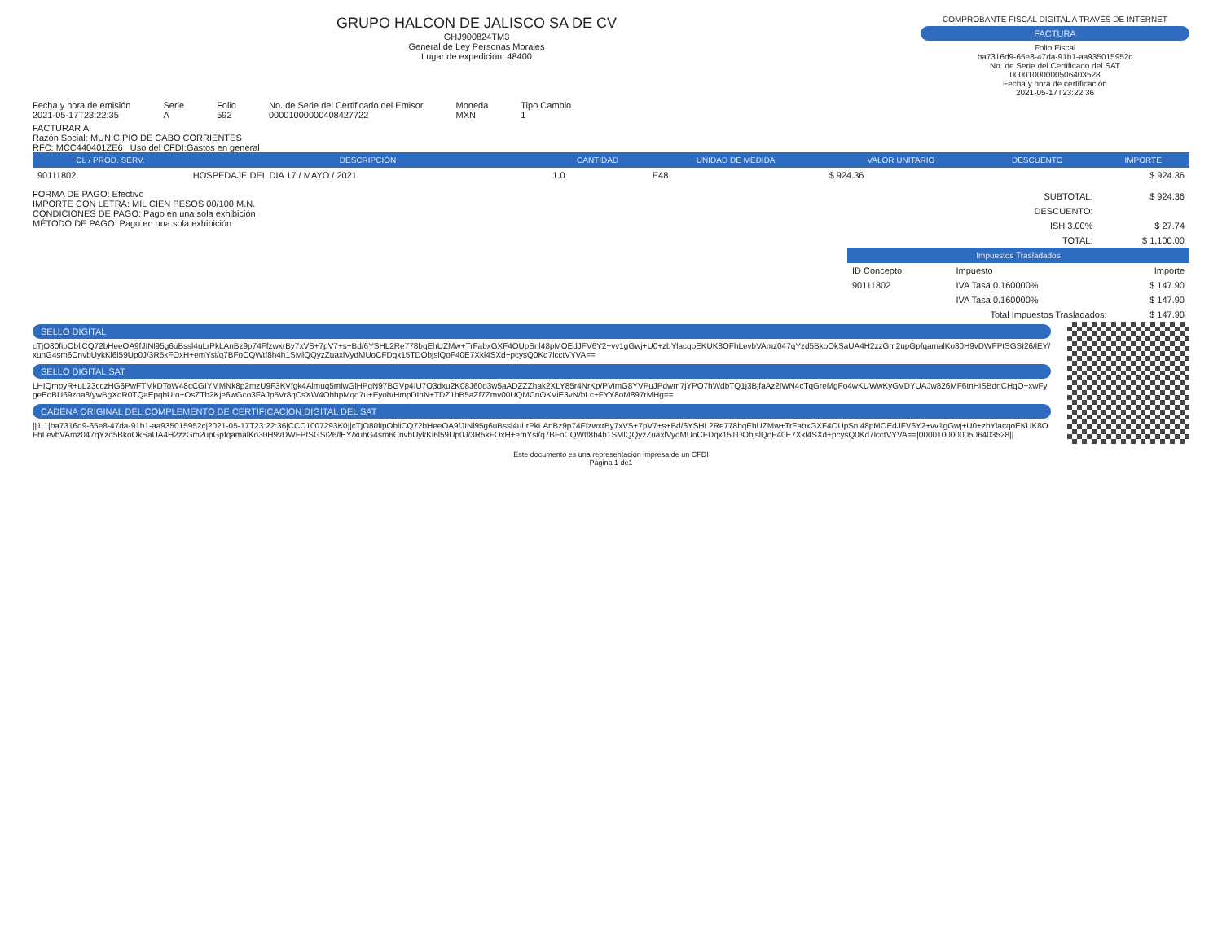GRUPO HALCON DE JALISCO SA DE CV
GHJ900824TM3
General de Ley Personas Morales
Lugar de expedición: 48400
COMPROBANTE FISCAL DIGITAL A TRAVÉS DE INTERNET
FACTURA
Folio Fiscal
ba7316d9-65e8-47da-91b1-aa935015952c
No. de Serie del Certificado del SAT
00001000000506403528
Fecha y hora de certificación
2021-05-17T23:22:36
Fecha y hora de emisión
2021-05-17T23:22:35 Serie
A Folio
592 No. de Serie del Certificado del Emisor
00001000000408427722 Moneda
MXN Tipo Cambio
1
FACTURAR A:
Razón Social: MUNICIPIO DE CABO CORRIENTES
RFC: MCC440401ZE6 Uso del CFDI:Gastos en general
| CL / PROD. SERV. | DESCRIPCIÓN | CANTIDAD | UNIDAD DE MEDIDA | VALOR UNITARIO | DESCUENTO | IMPORTE |
| --- | --- | --- | --- | --- | --- | --- |
| 90111802 | HOSPEDAJE DEL DIA 17 / MAYO / 2021 | 1.0 | E48 | $ 924.36 | | $ 924.36 |
FORMA DE PAGO: Efectivo
IMPORTE CON LETRA: MIL CIEN PESOS 00/100 M.N.
CONDICIONES DE PAGO: Pago en una sola exhibición
MÉTODO DE PAGO: Pago en una sola exhibición
| SUBTOTAL: | $ 924.36 |
| DESCUENTO: | |
| ISH 3.00% | $ 27.74 |
| TOTAL: | $ 1,100.00 |
| Impuestos Trasladados | | |
| --- | --- | --- |
| ID Concepto | Impuesto | Importe |
| 90111802 | IVA Tasa 0.160000% | $ 147.90 |
| | IVA Tasa 0.160000% | $ 147.90 |
| Total Impuestos Trasladados: | | $ 147.90 |
SELLO DIGITAL
cTjO80fipObliCQ72bHeeOA9fJINl95g6uBssl4uLrPkLAnBz9p74FfzwxrBy7xVS+7pV7+s+Bd/6YSHL2Re778bqEhUZMw+TrFabxGXF4OUpSnl48pMOEdJFV6Y2+vv1gGwj+U0+zbYlacqoEKUK8OFhLevbVAmz047qYzd5BkoOkSaUA4H2zzGm2upGpfqamalKo30H9vDWFPtSGSI26/lEY/xuhG4sm6CnvbUykKl6l59Up0J/3R5kFOxH+emYsi/q7BFoCQWtf8h4h1SMlQQyzZuaxlVydMUoCFDqx15TDObjslQoF40E7Xkl4SXd+pcysQ0Kd7lcctVYVA==
SELLO DIGITAL SAT
LHIQmpyR+uL23cczHG6PwFTMkDToW48cCGIYMMNk8p2mzU9F3KVfgk4Almuq5mlwGlHPqN97BGVp4IU7O3dxu2K08J60o3w5aADZZZhak2XLY85r4NrKp/PVimG8YVPuJPdwm7jYPO7hWdbTQ1j3BjfaAz2lWN4cTqGreMgFo4wKUWwKyGVDYUAJw826MF6tnHiSBdnCHqO+xwFygeEoBU69zoa8/ywBgXdR0TQaEpqbUIo+OsZTb2Kje6wGco3FAJp5Vr8qCsXW4OhhpMqd7u+Eyoh/HmpDInN+TDZ1hB5aZf7Zmv00UQMCnOKViE3vN/bLc+FYY8oM897rMHg==
CADENA ORIGINAL DEL COMPLEMENTO DE CERTIFICACION DIGITAL DEL SAT
||1.1|ba7316d9-65e8-47da-91b1-aa935015952c|2021-05-17T23:22:36|CCC1007293K0||cTjO80fipObliCQ72bHeeOA9fJINl95g6uBssl4uLrPkLAnBz9p74FfzwxrBy7xVS+7pV7+s+Bd/6YSHL2Re778bqEhUZMw+TrFabxGXF4OUpSnl48pMOEdJFV6Y2+vv1gGwj+U0+zbYlacqoEKUK8OFhLevbVAmz047qYzd5BkoOkSaUA4H2zzGm2upGpfqamalKo30H9vDWFPtSGSI26/lEY/xuhG4sm6CnvbUykKl6l59Up0J/3R5kFOxH+emYsi/q7BFoCQWtf8h4h1SMlQQyzZuaxlVydMUoCFDqx15TDObjslQoF40E7Xkl4SXd+pcysQ0Kd7lcctVYVA==|00001000000506403528||
Este documento es una representación impresa de un CFDI
Página 1 de1